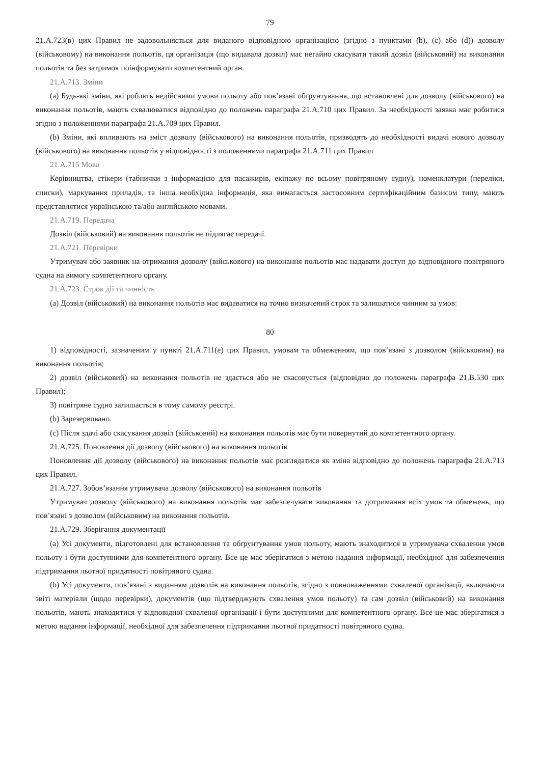79
21.А.723(в) цих Правил не задовольняється для виданого відповідною організацією (згідно з пунктами (b), (c) або (d)) дозволу (військовому) на виконання польотів, ця організація (що видавала дозвіл) має негайно скасувати такий дозвіл (військовий) на виконання польотів та без затримок поінформувати компетентний орган.
21.А.713. Зміни
(a) Будь-які зміни, які роблять недійсними умови польоту або пов’язані обґрунтування, що встановлені для дозволу (військового) на виконання польотів, мають схвалюватися відповідно до положень параграфа 21.А.710 цих Правил. За необхідності заявка має робитися згідно з положеннями параграфа 21.А.709 цих Правил.
(b) Зміни, які впливають на зміст дозволу (військового) на виконання польотів, призводять до необхідності видачі нового дозволу (військового) на виконання польотів у відповідності з положеннями параграфа 21.А.711 цих Правил
21.А.715 Мова
Керівництва, стікери (табнички з інформацією для пасажирів, екіпажу по всьому повітряному судну), номенклатури (переліки, списки), маркування приладів, та інша необхідна інформація, яка вимагається застосовним сертифікаційним базисом типу, мають представлятися українською та/або англійською мовами.
21.А.719. Передача
Дозвіл (військовий) на виконання польотів не підлягає передачі.
21.А.721. Перевірки
Утримувач або заявник на отримання дозволу (військового) на виконання польотів має надавати доступ до відповідного повітряного судна на вимогу компетентного органу.
21.А.723. Строк дії та чинність
(a) Дозвіл (військовий) на виконання польотів має видаватися на точно визначений строк та залишатися чинним за умов:
80
1) відповідності, зазначеним у пункті 21.А.711(е) цих Правил, умовам та обмеженням, що пов’язані з дозволом (військовим) на виконання польотів;
2) дозвіл (військовий) на виконання польотів не здається або не скасовується (відповідно до положень параграфа 21.В.530 цих Правил);
3) повітряне судно залишається в тому самому реєстрі.
(b) Зарезервовано.
(c) Після здачі або скасування дозвіл (військовий) на виконання польотів має бути повернутий до компетентного органу.
21.А.725. Поновлення дії дозволу (військового) на виконання польотів
Поновлення дії дозволу (військового) на виконання польотів має розглядатися як зміна відповідно до положень параграфа 21.А.713 цих Правил.
21.А.727. Зобов’язання утримувача дозволу (військового) на виконання польотів
Утримувач дозволу (військового) на виконання польотів має забезпечувати виконання та дотримання всіх умов та обмежень, що пов’язані з дозволом (військовим) на виконання польотів.
21.А.729. Зберігання документації
(a) Усі документи, підготовлені для встановлення та обґрунтування умов польоту, мають знаходитися в утримувача схвалення умов польоту і бути доступними для компетентного органу. Все це має зберігатися з метою надання інформації, необхідної для забезпечення підтримання льотної придатності повітряного судна.
(b) Усі документи, пов’язані з виданням дозволів на виконання польотів, згідно з повноваженнями схваленої організації, включаючи звіті матеріали (щодо перевірки), документів (що підтверджують схвалення умов польоту) та сам дозвіл (військовий) на виконання польотів, мають знаходитися у відповідної схваленої організації і бути доступними для компетентного органу. Все це має зберігатися з метою надання інформації, необхідної для забезпечення підтримання льотної придатності повітряного судна.